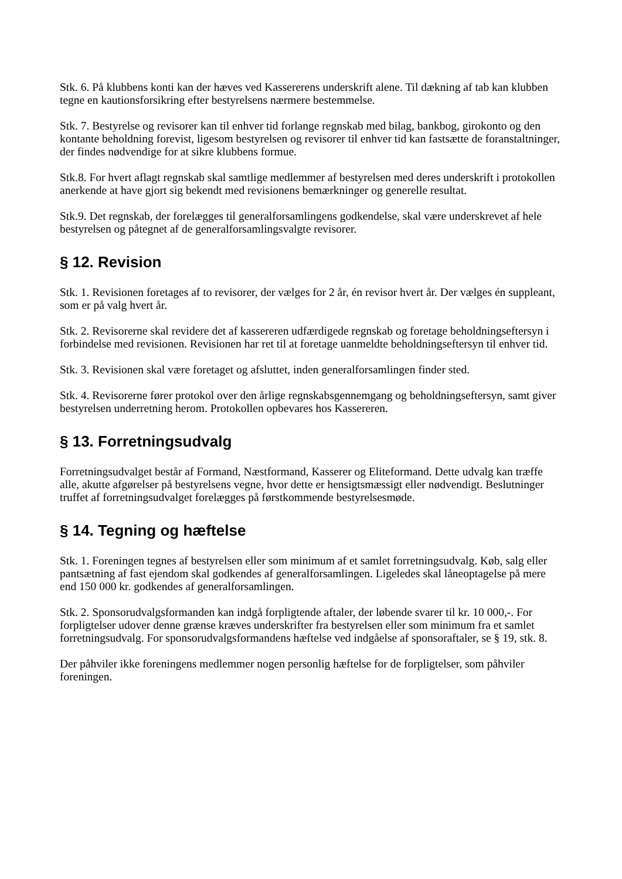Stk. 6. På klubbens konti kan der hæves ved Kassererens underskrift alene. Til dækning af tab kan klubben tegne en kautionsforsikring efter bestyrelsens nærmere bestemmelse.
Stk. 7. Bestyrelse og revisorer kan til enhver tid forlange regnskab med bilag, bankbog, girokonto og den kontante beholdning forevist, ligesom bestyrelsen og revisorer til enhver tid kan fastsætte de foranstaltninger, der findes nødvendige for at sikre klubbens formue.
Stk.8. For hvert aflagt regnskab skal samtlige medlemmer af bestyrelsen med deres underskrift i protokollen anerkende at have gjort sig bekendt med revisionens bemærkninger og generelle resultat.
Stk.9. Det regnskab, der forelægges til generalforsamlingens godkendelse, skal være underskrevet af hele bestyrelsen og påtegnet af de generalforsamlingsvalgte revisorer.
§ 12. Revision
Stk. 1. Revisionen foretages af to revisorer, der vælges for 2 år, én revisor hvert år. Der vælges én suppleant, som er på valg hvert år.
Stk. 2. Revisorerne skal revidere det af kassereren udfærdigede regnskab og foretage beholdningseftersyn i forbindelse med revisionen. Revisionen har ret til at foretage uanmeldte beholdningseftersyn til enhver tid.
Stk. 3. Revisionen skal være foretaget og afsluttet, inden generalforsamlingen finder sted.
Stk. 4. Revisorerne fører protokol over den årlige regnskabsgennemgang og beholdningseftersyn, samt giver bestyrelsen underretning herom. Protokollen opbevares hos Kassereren.
§ 13. Forretningsudvalg
Forretningsudvalget består af Formand, Næstformand, Kasserer og Eliteformand. Dette udvalg kan træffe alle, akutte afgørelser på bestyrelsens vegne, hvor dette er hensigtsmæssigt eller nødvendigt. Beslutninger truffet af forretningsudvalget forelægges på førstkommende bestyrelsesmøde.
§ 14. Tegning og hæftelse
Stk. 1. Foreningen tegnes af bestyrelsen eller som minimum af et samlet forretningsudvalg. Køb, salg eller pantsætning af fast ejendom skal godkendes af generalforsamlingen. Ligeledes skal låneoptagelse på mere end 150 000 kr. godkendes af generalforsamlingen.
Stk. 2. Sponsorudvalgsformanden kan indgå forpligtende aftaler, der løbende svarer til kr. 10 000,-. For forpligtelser udover denne grænse kræves underskrifter fra bestyrelsen eller som minimum fra et samlet forretningsudvalg. For sponsorudvalgsformandens hæftelse ved indgåelse af sponsoraftaler, se § 19, stk. 8.
Der påhviler ikke foreningens medlemmer nogen personlig hæftelse for de forpligtelser, som påhviler foreningen.